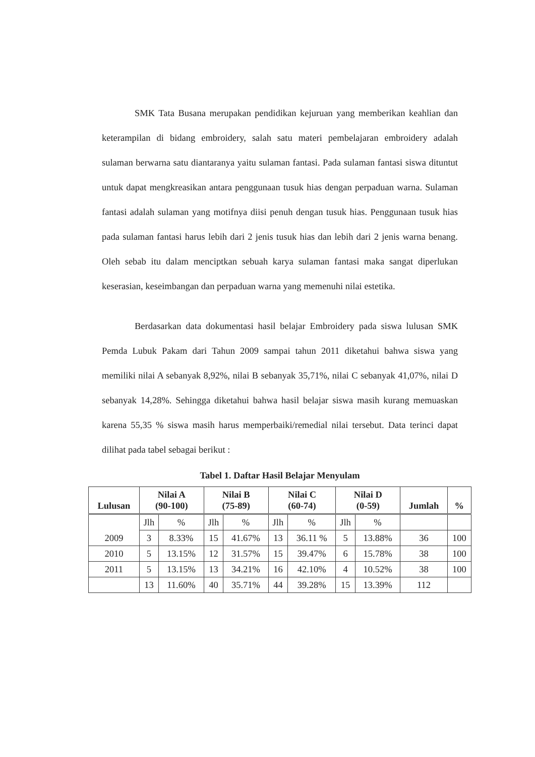SMK Tata Busana merupakan pendidikan kejuruan yang memberikan keahlian dan keterampilan di bidang embroidery, salah satu materi pembelajaran embroidery adalah sulaman berwarna satu diantaranya yaitu sulaman fantasi. Pada sulaman fantasi siswa dituntut untuk dapat mengkreasikan antara penggunaan tusuk hias dengan perpaduan warna. Sulaman fantasi adalah sulaman yang motifnya diisi penuh dengan tusuk hias. Penggunaan tusuk hias pada sulaman fantasi harus lebih dari 2 jenis tusuk hias dan lebih dari 2 jenis warna benang. Oleh sebab itu dalam menciptkan sebuah karya sulaman fantasi maka sangat diperlukan keserasian, keseimbangan dan perpaduan warna yang memenuhi nilai estetika.
Berdasarkan data dokumentasi hasil belajar Embroidery pada siswa lulusan SMK Pemda Lubuk Pakam dari Tahun 2009 sampai tahun 2011 diketahui bahwa siswa yang memiliki nilai A sebanyak 8,92%, nilai B sebanyak 35,71%, nilai C sebanyak 41,07%, nilai D sebanyak 14,28%. Sehingga diketahui bahwa hasil belajar siswa masih kurang memuaskan karena 55,35 % siswa masih harus memperbaiki/remedial nilai tersebut. Data terinci dapat dilihat pada tabel sebagai berikut :
Tabel 1. Daftar Hasil Belajar Menyulam
| Lulusan | Nilai A (90-100) | | Nilai B (75-89) | | Nilai C (60-74) | | Nilai D (0-59) | | Jumlah | % |
| --- | --- | --- | --- | --- | --- | --- | --- | --- | --- | --- |
| 2009 | Jlh | % | Jlh | % | Jlh | % | Jlh | % | | |
| | 3 | 8.33% | 15 | 41.67% | 13 | 36.11 % | 5 | 13.88% | 36 | 100 |
| 2010 | 5 | 13.15% | 12 | 31.57% | 15 | 39.47% | 6 | 15.78% | 38 | 100 |
| 2011 | 5 | 13.15% | 13 | 34.21% | 16 | 42.10% | 4 | 10.52% | 38 | 100 |
| | 13 | 11.60% | 40 | 35.71% | 44 | 39.28% | 15 | 13.39% | 112 | |